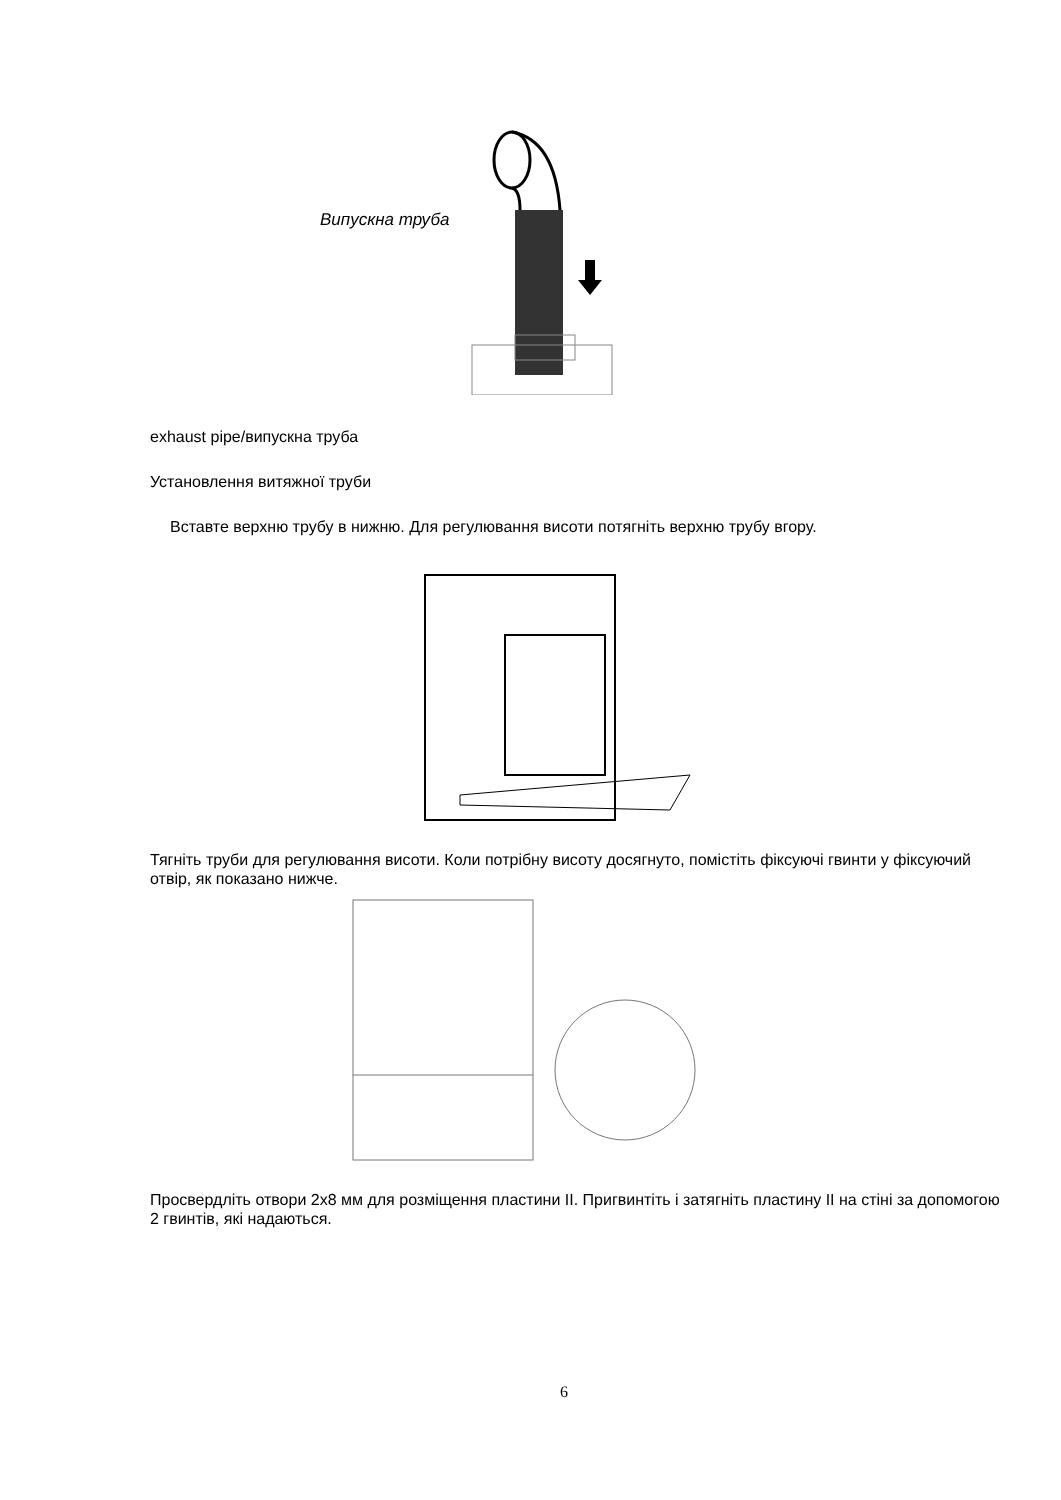Випускна труба
exhaust pipe/випускна труба
Установлення витяжної труби
Вставте верхню трубу в нижню. Для регулювання висоти потягніть верхню трубу вгору.
Тягніть труби для регулювання висоти. Коли потрібну висоту досягнуто, помістіть фіксуючі гвинти у фіксуючий отвір, як показано нижче.
Просвердліть отвори 2х8 мм для розміщення пластини ІІ. Пригвинтіть і затягніть пластину ІІ на стіні за допомогою 2 гвинтів, які надаються.
6